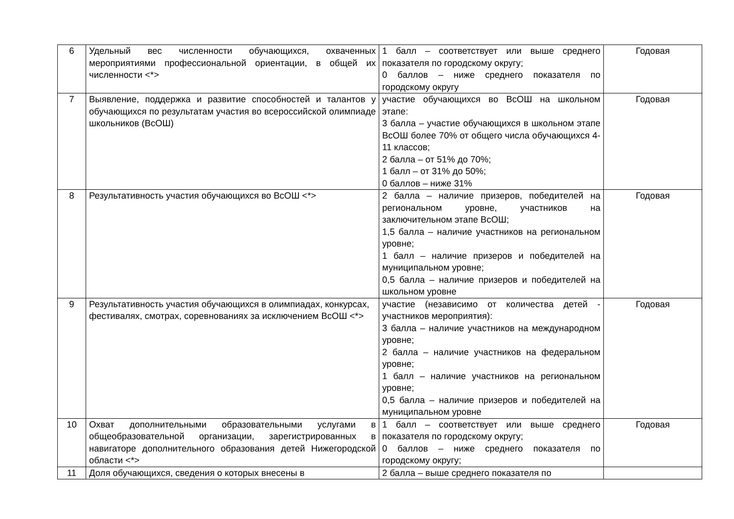| 6 | Удельный вес численности обучающихся, охваченных мероприятиями профессиональной ориентации, в общей их численности <*> | 1 балл – соответствует или выше среднего показателя по городскому округу; 0 баллов – ниже среднего показателя по городскому округу | Годовая |
| 7 | Выявление, поддержка и развитие способностей и талантов у обучающихся по результатам участия во всероссийской олимпиаде школьников (ВсОШ) | участие обучающихся во ВсОШ на школьном этапе: 3 балла – участие обучающихся в школьном этапе ВсОШ более 70% от общего числа обучающихся 4-11 классов; 2 балла – от 51% до 70%; 1 балл – от 31% до 50%; 0 баллов – ниже 31% | Годовая |
| 8 | Результативность участия обучающихся во ВсОШ <*> | 2 балла – наличие призеров, победителей на региональном уровне, участников на заключительном этапе ВсОШ; 1,5 балла – наличие участников на региональном уровне; 1 балл – наличие призеров и победителей на муниципальном уровне; 0,5 балла – наличие призеров и победителей на школьном уровне | Годовая |
| 9 | Результативность участия обучающихся в олимпиадах, конкурсах, фестивалях, смотрах, соревнованиях за исключением ВсОШ <*> | участие (независимо от количества детей - участников мероприятия): 3 балла – наличие участников на международном уровне; 2 балла – наличие участников на федеральном уровне; 1 балл – наличие участников на региональном уровне; 0,5 балла – наличие призеров и победителей на муниципальном уровне | Годовая |
| 10 | Охват дополнительными образовательными услугами в общеобразовательной организации, зарегистрированных в навигаторе дополнительного образования детей Нижегородской области <*> | 1 балл – соответствует или выше среднего показателя по городскому округу; 0 баллов – ниже среднего показателя по городскому округу; | Годовая |
| 11 | Доля обучающихся, сведения о которых внесены в | 2 балла – выше среднего показателя по | |